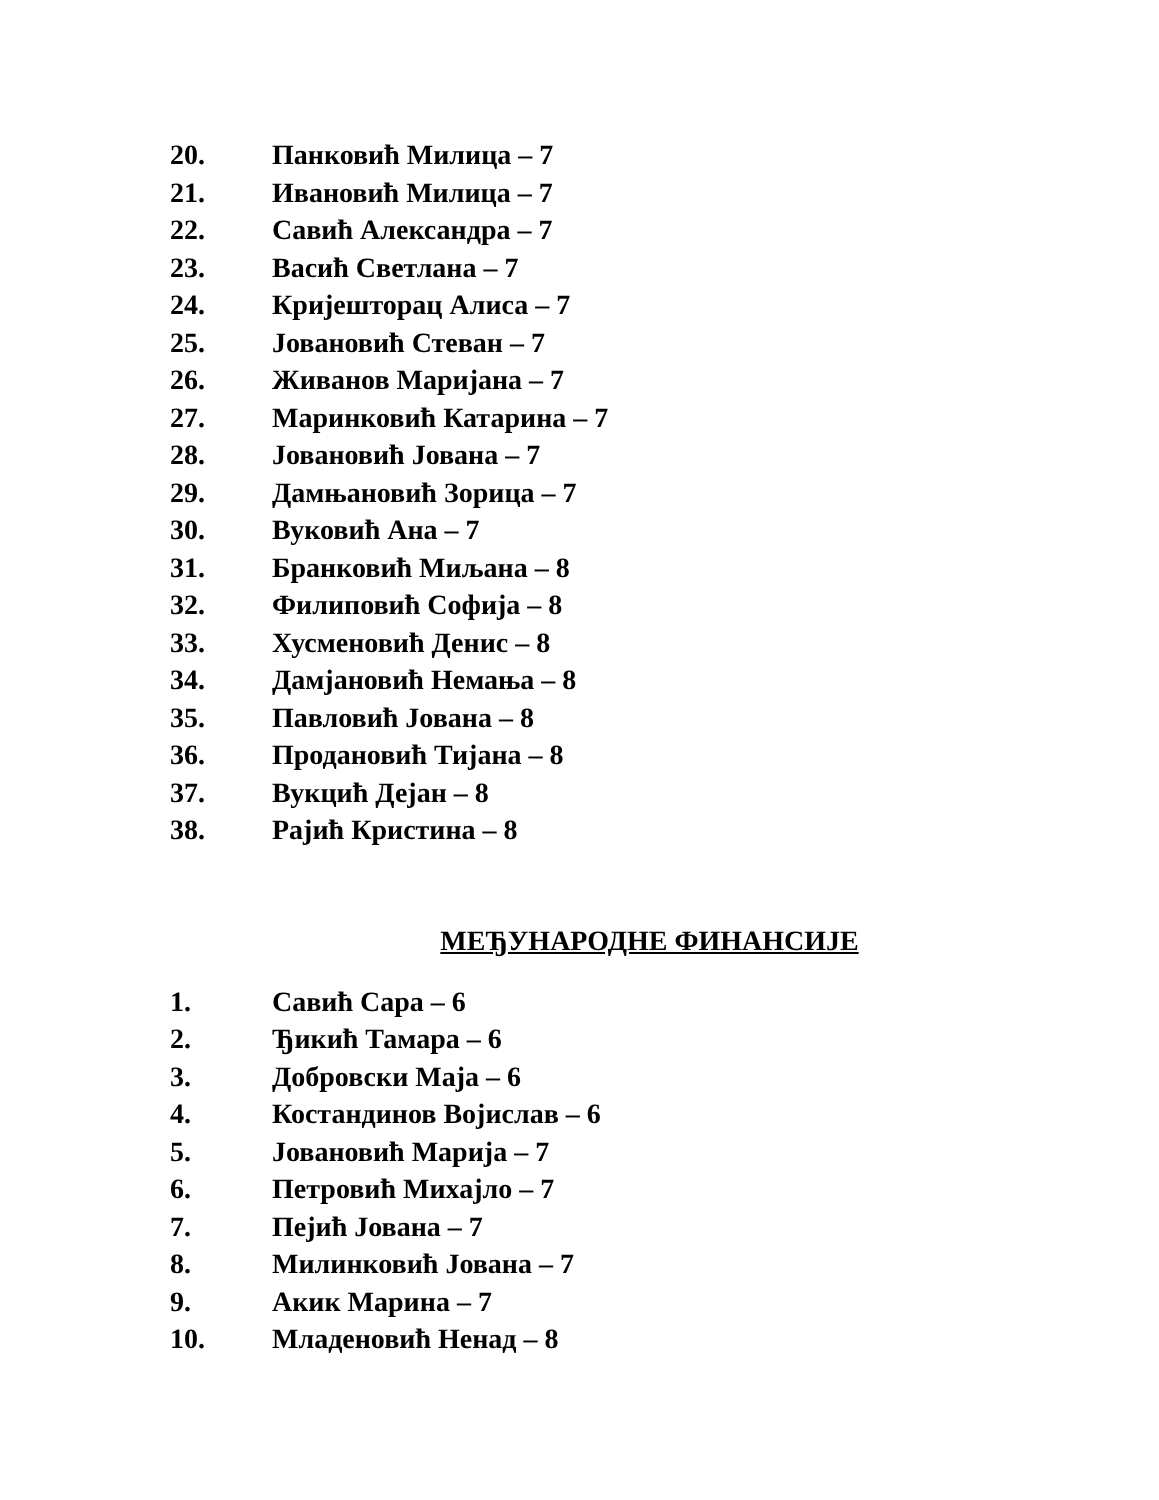20. Панковић Милица – 7
21. Ивановић Милица – 7
22. Савић Александра – 7
23. Васић Светлана – 7
24. Кријешторац Алиса – 7
25. Јовановић Стеван – 7
26. Живанов Маријана – 7
27. Маринковић Катарина – 7
28. Јовановић Јована – 7
29. Дамњановић Зорица – 7
30. Вуковић Ана – 7
31. Бранковић Миљана – 8
32. Филиповић Софија – 8
33. Хусменовић Денис – 8
34. Дамјановић Немања – 8
35. Павловић Јована – 8
36. Продановић Тијана – 8
37. Вукцић Дејан – 8
38. Рајић Кристина – 8
МЕЂУНАРОДНЕ ФИНАНСИЈЕ
1. Савић Сара – 6
2. Ђикић Тамара – 6
3. Добровски Маја – 6
4. Костандинов Војислав – 6
5. Јовановић Марија – 7
6. Петровић Михајло – 7
7. Пејић Јована – 7
8. Милинковић Јована – 7
9. Акик Марина – 7
10. Младеновић Ненад – 8